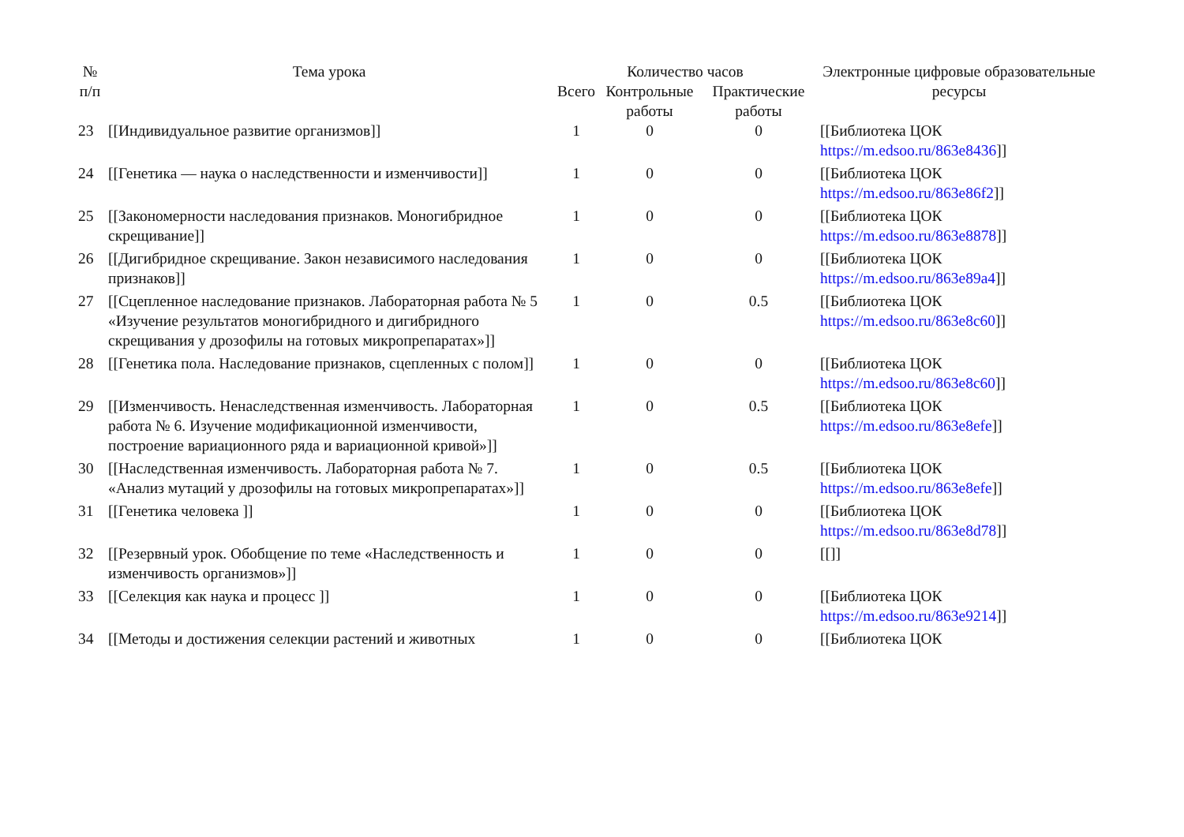| № п/п | Тема урока | Количество часов | | | Электронные цифровые образовательные ресурсы |
| --- | --- | --- | --- | --- | --- |
| | | Всего | Контрольные работы | Практические работы | |
| 23 | [[Индивидуальное развитие организмов]] | 1 | 0 | 0 | [[Библиотека ЦОК https://m.edsoo.ru/863e8436 ]] |
| 24 | [[Генетика — наука о наследственности и изменчивости]] | 1 | 0 | 0 | [[Библиотека ЦОК https://m.edsoo.ru/863e86f2 ]] |
| 25 | [[Закономерности наследования признаков. Моногибридное скрещивание]] | 1 | 0 | 0 | [[Библиотека ЦОК https://m.edsoo.ru/863e8878 ]] |
| 26 | [[Дигибридное скрещивание. Закон независимого наследования признаков]] | 1 | 0 | 0 | [[Библиотека ЦОК https://m.edsoo.ru/863e89a4 ]] |
| 27 | [[Сцепленное наследование признаков. Лабораторная работа № 5 «Изучение результатов моногибридного и дигибридного скрещивания у дрозофилы на готовых микропрепаратах»]] | 1 | 0 | 0.5 | [[Библиотека ЦОК https://m.edsoo.ru/863e8c60 ]] |
| 28 | [[Генетика пола. Наследование признаков, сцепленных с полом]] | 1 | 0 | 0 | [[Библиотека ЦОК https://m.edsoo.ru/863e8c60 ]] |
| 29 | [[Изменчивость. Ненаследственная изменчивость. Лабораторная работа № 6. Изучение модификационной изменчивости, построение вариационного ряда и вариационной кривой»]] | 1 | 0 | 0.5 | [[Библиотека ЦОК https://m.edsoo.ru/863e8efe ]] |
| 30 | [[Наследственная изменчивость. Лабораторная работа № 7. «Анализ мутаций у дрозофилы на готовых микропрепаратах»]] | 1 | 0 | 0.5 | [[Библиотека ЦОК https://m.edsoo.ru/863e8efe ]] |
| 31 | [[Генетика человека ]] | 1 | 0 | 0 | [[Библиотека ЦОК https://m.edsoo.ru/863e8d78 ]] |
| 32 | [[Резервный урок. Обобщение по теме «Наследственность и изменчивость организмов»]] | 1 | 0 | 0 | [[]] |
| 33 | [[Селекция как наука и процесс ]] | 1 | 0 | 0 | [[Библиотека ЦОК https://m.edsoo.ru/863e9214 ]] |
| 34 | [[Методы и достижения селекции растений и животных | 1 | 0 | 0 | [[Библиотека ЦОК |